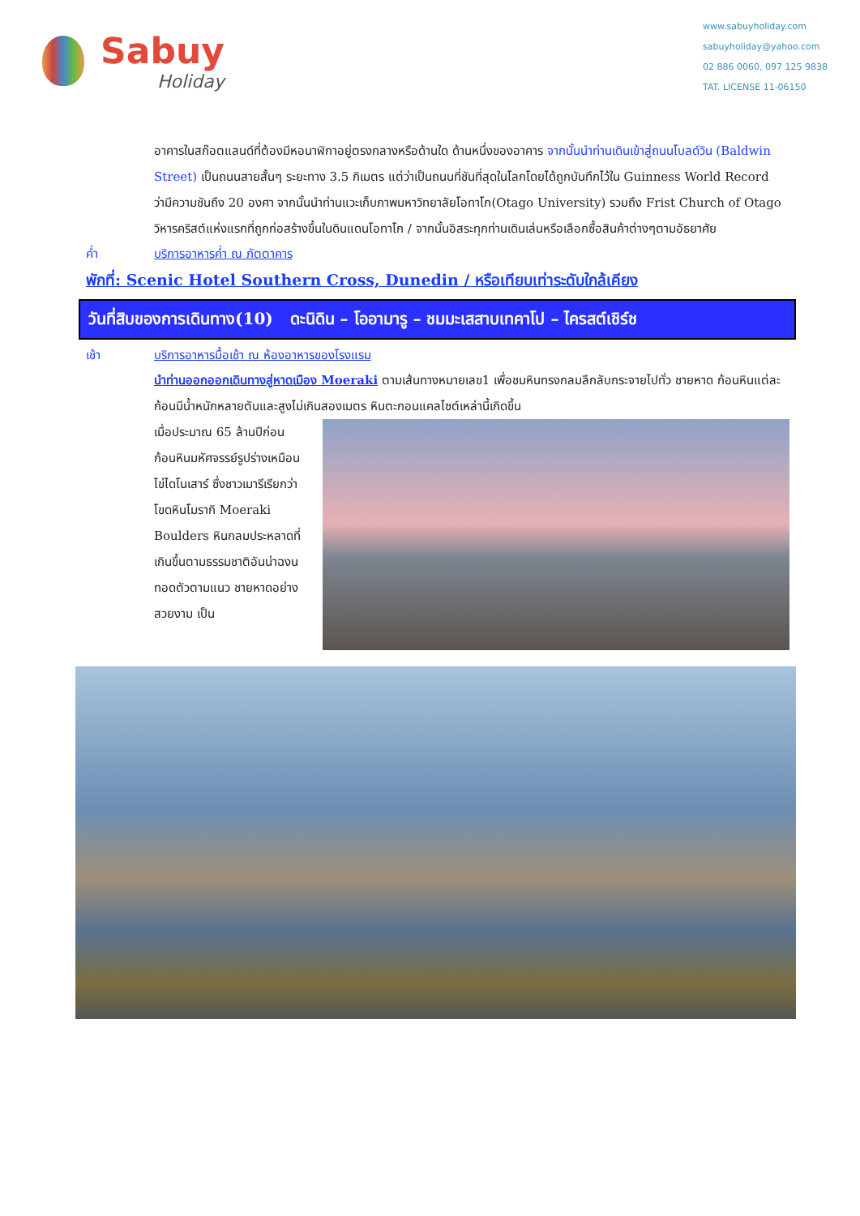Sabuy
Holiday
www.sabuyholiday.com
sabuyholiday@yahoo.com
02 886 0060, 097 125 9838
TAT. LICENSE 11-06150
อาคารในสก๊อตแลนด์ที่ต้องมีหอนาฬิกาอยู่ตรงกลางหรือด้านใด ด้านหนึ่งของอาคาร จากนั้นนำท่านเดินเข้าสู่ถนนโบลด์วิน (Baldwin Street) เป็นถนนสายสั้นๆ ระยะทาง 3.5 กิเมตร แต่ว่าเป็นถนนที่ชันที่สุดในโลกโดยได้ถูกบันทึกไว้ใน Guinness World Record ว่ามีความชันถึง 20 องศา จากนั้นนำท่านแวะเก็บภาพมหาวิทยาลัยโอทาโก(Otago University) รวมถึง Frist Church of Otago วิหารคริสต์แห่งแรกที่ถูกก่อสร้างขึ้นในดินแดนโอทาโก / จากนั้นอิสระทุกท่านเดินเล่นหรือเลือกซื้อสินค้าต่างๆตามอัธยาศัย
ค่ำ บริการอาหารค่ำ ณ ภัตตาคาร
พักที่: Scenic Hotel Southern Cross, Dunedin / หรือเทียบเท่าระดับใกล้เคียง
วันที่สิบของการเดินทาง(10) ดะนิดิน – โออามารู – ชมมะเสสาบเทคาโป – ไครสต์เชิร์ช
เช้า บริการอาหารมื้อเช้า ณ ห้องอาหารของโรงแรม
นำท่านออกออกเดินทางสู่หาดเมือง Moeraki ตามเส้นทางหมายเลข1 เพื่อชมหินทรงกลมลึกลับกระจายไปทั่ว ชายหาด ก้อนหินแต่ละก้อนมีน้ำหนักหลายตันและสูงไม่เกินสองเมตร หินตะกอนแคลไซต์เหล่านี้เกิดขึ้น
เมื่อประมาณ 65 ล้านปีก่อน ก้อนหินมหัศจรรย์รูปร่างเหมือนไข่ไดโนเสาร์ ซึ่งชาวเมารีเรียกว่า โขดหินโมรากิ Moeraki Boulders หินกลมประหลาดที่เกินขึ้นตามธรรมชาติอันน่าฉงนทอดตัวตามแนว ชายหาดอย่างสวยงาม เป็น